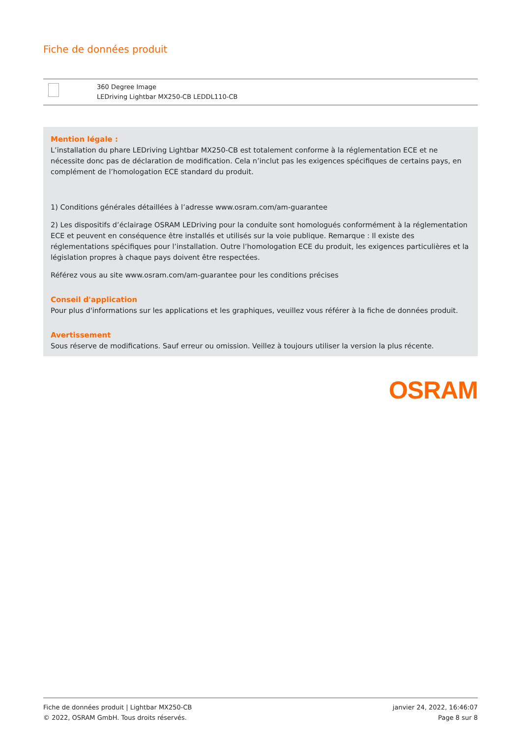Fiche de données produit
| | 360 Degree Image LEDriving Lightbar MX250-CB LEDDL110-CB |
Mention légale :
L’installation du phare LEDriving Lightbar MX250-CB est totalement conforme à la réglementation ECE et ne nécessite donc pas de déclaration de modification. Cela n’inclut pas les exigences spécifiques de certains pays, en complément de l’homologation ECE standard du produit.
1) Conditions générales détaillées à l’adresse www.osram.com/am-guarantee
2) Les dispositifs d’éclairage OSRAM LEDriving pour la conduite sont homologués conformément à la réglementation ECE et peuvent en conséquence être installés et utilisés sur la voie publique. Remarque : Il existe des réglementations spécifiques pour l’installation. Outre l’homologation ECE du produit, les exigences particulières et la législation propres à chaque pays doivent être respectées.
Référez vous au site www.osram.com/am-guarantee pour les conditions précises
Conseil d'application
Pour plus d'informations sur les applications et les graphiques, veuillez vous référer à la fiche de données produit.
Avertissement
Sous réserve de modifications. Sauf erreur ou omission. Veillez à toujours utiliser la version la plus récente.
OSRAM
Fiche de données produit | Lightbar MX250-CB
© 2022, OSRAM GmbH. Tous droits réservés.
janvier 24, 2022, 16:46:07
Page 8 sur 8